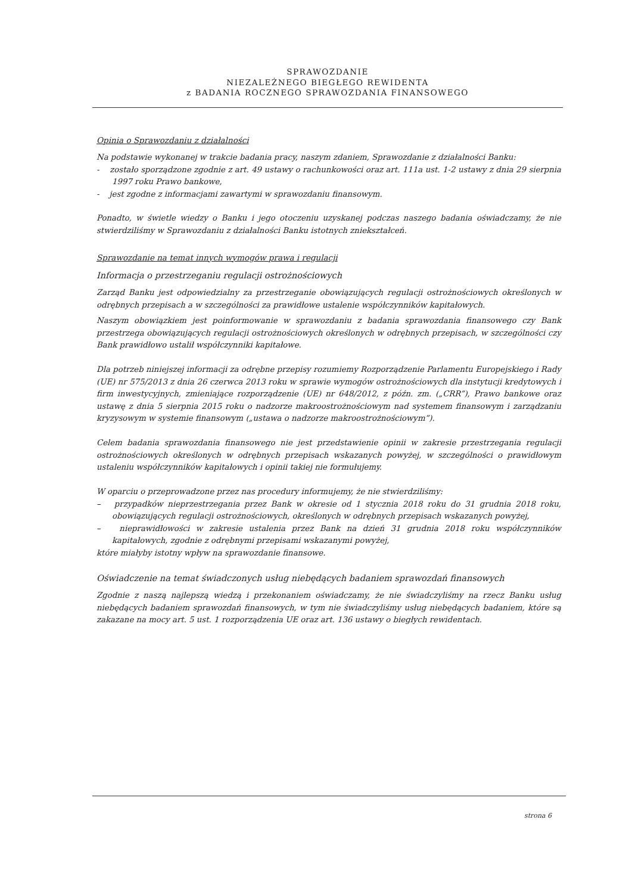SPRAWOZDANIE
NIEZALEŻNEGO BIEGŁEGO REWIDENTA
z BADANIA ROCZNEGO SPRAWOZDANIA FINANSOWEGO
Opinia o Sprawozdaniu z działalności
Na podstawie wykonanej w trakcie badania pracy, naszym zdaniem, Sprawozdanie z działalności Banku:
- zostało sporządzone zgodnie z art. 49 ustawy o rachunkowości oraz art. 111a ust. 1-2 ustawy z dnia 29 sierpnia 1997 roku Prawo bankowe,
- jest zgodne z informacjami zawartymi w sprawozdaniu finansowym.
Ponadto, w świetle wiedzy o Banku i jego otoczeniu uzyskanej podczas naszego badania oświadczamy, że nie stwierdziliśmy w Sprawozdaniu z działalności Banku istotnych zniekształceń.
Sprawozdanie na temat innych wymogów prawa i regulacji
Informacja o przestrzeganiu regulacji ostrożnościowych
Zarząd Banku jest odpowiedzialny za przestrzeganie obowiązujących regulacji ostrożnościowych określonych w odrębnych przepisach a w szczególności za prawidłowe ustalenie współczynników kapitałowych.
Naszym obowiązkiem jest poinformowanie w sprawozdaniu z badania sprawozdania finansowego czy Bank przestrzega obowiązujących regulacji ostrożnościowych określonych w odrębnych przepisach, w szczególności czy Bank prawidłowo ustalił współczynniki kapitałowe.
Dla potrzeb niniejszej informacji za odrębne przepisy rozumiemy Rozporządzenie Parlamentu Europejskiego i Rady (UE) nr 575/2013 z dnia 26 czerwca 2013 roku w sprawie wymogów ostrożnościowych dla instytucji kredytowych i firm inwestycyjnych, zmieniające rozporządzenie (UE) nr 648/2012, z późn. zm. („CRR”), Prawo bankowe oraz ustawę z dnia 5 sierpnia 2015 roku o nadzorze makroostrożnościowym nad systemem finansowym i zarządzaniu kryzysowym w systemie finansowym („ustawa o nadzorze makroostrożnościowym”).
Celem badania sprawozdania finansowego nie jest przedstawienie opinii w zakresie przestrzegania regulacji ostrożnościowych określonych w odrębnych przepisach wskazanych powyżej, w szczególności o prawidłowym ustaleniu współczynników kapitałowych i opinii takiej nie formułujemy.
W oparciu o przeprowadzone przez nas procedury informujemy, że nie stwierdziliśmy:
– przypadków nieprzestrzegania przez Bank w okresie od 1 stycznia 2018 roku do 31 grudnia 2018 roku, obowiązujących regulacji ostrożnościowych, określonych w odrębnych przepisach wskazanych powyżej,
– nieprawidłowości w zakresie ustalenia przez Bank na dzień 31 grudnia 2018 roku współczynników kapitałowych, zgodnie z odrębnymi przepisami wskazanymi powyżej,
które miałyby istotny wpływ na sprawozdanie finansowe.
Oświadczenie na temat świadczonych usług niebędących badaniem sprawozdań finansowych
Zgodnie z naszą najlepszą wiedzą i przekonaniem oświadczamy, że nie świadczyliśmy na rzecz Banku usług niebędących badaniem sprawozdań finansowych, w tym nie świadczyliśmy usług niebędących badaniem, które są zakazane na mocy art. 5 ust. 1 rozporządzenia UE oraz art. 136 ustawy o biegłych rewidentach.
strona 6